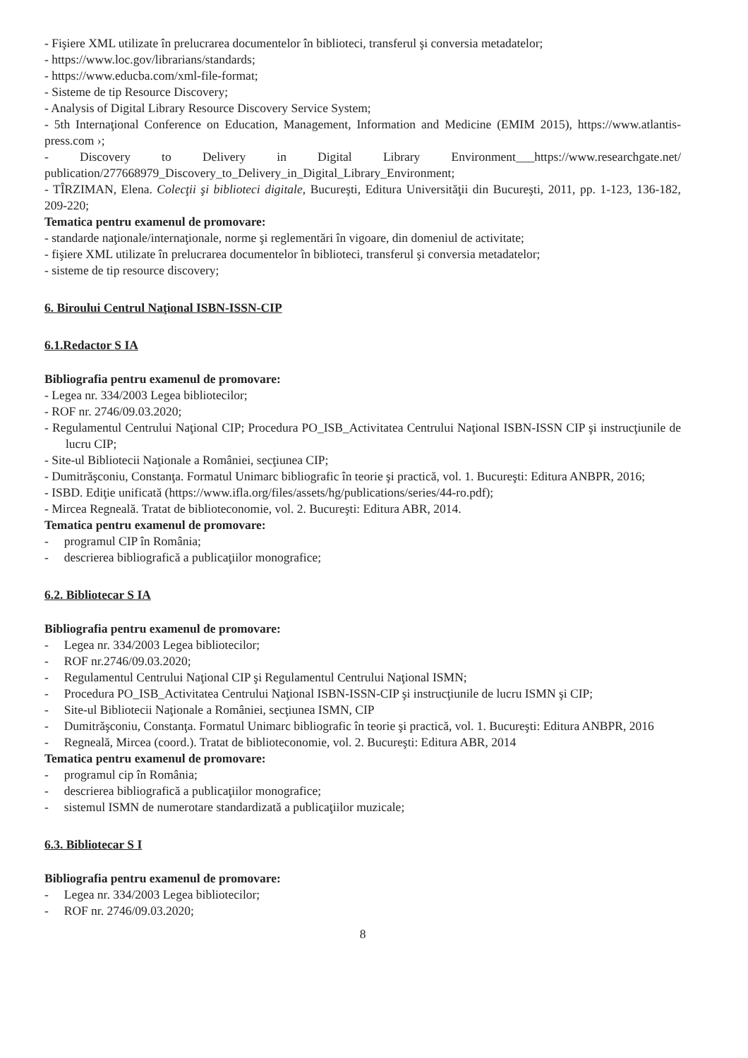- Fişiere XML utilizate în prelucrarea documentelor în biblioteci, transferul şi conversia metadatelor;
- https://www.loc.gov/librarians/standards;
- https://www.educba.com/xml-file-format;
- Sisteme de tip Resource Discovery;
- Analysis of Digital Library Resource Discovery Service System;
- 5th Internaţional Conference on Education, Management, Information and Medicine (EMIM 2015), https://www.atlantis-press.com ›;
- Discovery to Delivery in Digital Library Environment___https://www.researchgate.net/ publication/277668979_Discovery_to_Delivery_in_Digital_Library_Environment;
- TÎRZIMAN, Elena. Colecţii şi biblioteci digitale, Bucureşti, Editura Universităţii din Bucureşti, 2011, pp. 1-123, 136-182, 209-220;
Tematica pentru examenul de promovare:
- standarde naţionale/internaţionale, norme şi reglementări în vigoare, din domeniul de activitate;
- fişiere XML utilizate în prelucrarea documentelor în biblioteci, transferul şi conversia metadatelor;
- sisteme de tip resource discovery;
6. Biroului Centrul Naţional ISBN-ISSN-CIP
6.1.Redactor S IA
Bibliografia pentru examenul de promovare:
- Legea nr. 334/2003 Legea bibliotecilor;
- ROF nr. 2746/09.03.2020;
- Regulamentul Centrului Naţional CIP; Procedura PO_ISB_Activitatea Centrului Naţional ISBN-ISSN CIP şi instrucţiunile de lucru CIP;
- Site-ul Bibliotecii Naţionale a României, secţiunea CIP;
- Dumitrăşconiu, Constanţa. Formatul Unimarc bibliografic în teorie şi practică, vol. 1. Bucureşti: Editura ANBPR, 2016;
- ISBD. Ediţie unificată (https://www.ifla.org/files/assets/hg/publications/series/44-ro.pdf);
- Mircea Regneală. Tratat de biblioteconomie, vol. 2. Bucureşti: Editura ABR, 2014.
Tematica pentru examenul de promovare:
- programul CIP în România;
- descrierea bibliografică a publicaţiilor monografice;
6.2. Bibliotecar S IA
Bibliografia pentru examenul de promovare:
- Legea nr. 334/2003 Legea bibliotecilor;
- ROF nr.2746/09.03.2020;
- Regulamentul Centrului Naţional CIP şi Regulamentul Centrului Naţional ISMN;
- Procedura PO_ISB_Activitatea Centrului Naţional ISBN-ISSN-CIP şi instrucţiunile de lucru ISMN şi CIP;
- Site-ul Bibliotecii Naţionale a României, secţiunea ISMN, CIP
- Dumitrăşconiu, Constanţa. Formatul Unimarc bibliografic în teorie şi practică, vol. 1. Bucureşti: Editura ANBPR, 2016
- Regneală, Mircea (coord.). Tratat de biblioteconomie, vol. 2. Bucureşti: Editura ABR, 2014
Tematica pentru examenul de promovare:
- programul cip în România;
- descrierea bibliografică a publicaţiilor monografice;
- sistemul ISMN de numerotare standardizată a publicaţiilor muzicale;
6.3. Bibliotecar S I
Bibliografia pentru examenul de promovare:
- Legea nr. 334/2003 Legea bibliotecilor;
- ROF nr. 2746/09.03.2020;
8